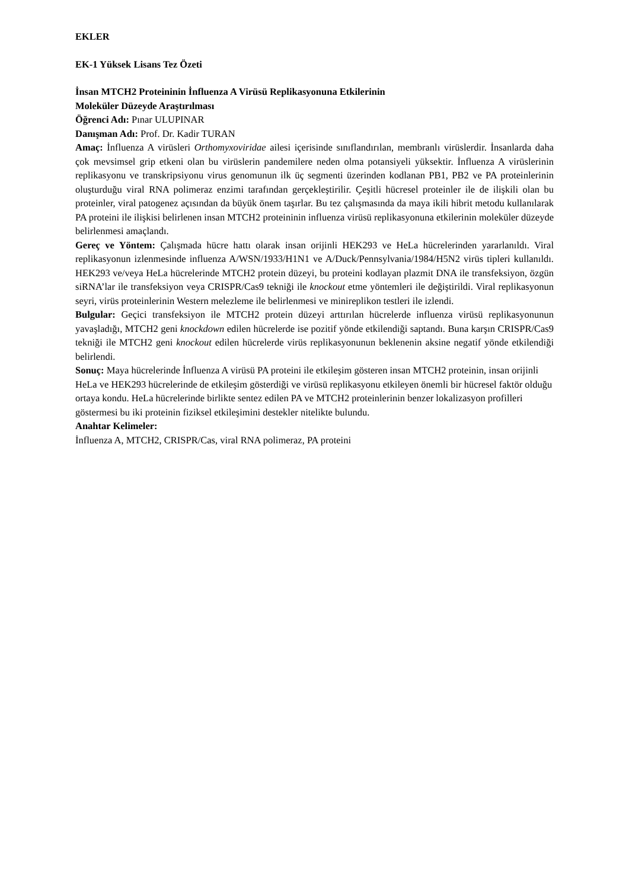EKLER
EK-1 Yüksek Lisans Tez Özeti
İnsan MTCH2 Proteininin İnfluenza A Virüsü Replikasyonuna Etkilerinin
Moleküler Düzeyde Araştırılması
Öğrenci Adı: Pınar ULUPINAR
Danışman Adı: Prof. Dr. Kadir TURAN
Amaç: İnfluenza A virüsleri Orthomyxoviridae ailesi içerisinde sınıflandırılan, membranlı virüslerdir. İnsanlarda daha çok mevsimsel grip etkeni olan bu virüslerin pandemilere neden olma potansiyeli yüksektir. İnfluenza A virüslerinin replikasyonu ve transkripsiyonu virus genomunun ilk üç segmenti üzerinden kodlanan PB1, PB2 ve PA proteinlerinin oluşturduğu viral RNA polimeraz enzimi tarafından gerçekleştirilir. Çeşitli hücresel proteinler ile de ilişkili olan bu proteinler, viral patogenez açısından da büyük önem taşırlar. Bu tez çalışmasında da maya ikili hibrit metodu kullanılarak PA proteini ile ilişkisi belirlenen insan MTCH2 proteininin influenza virüsü replikasyonuna etkilerinin moleküler düzeyde belirlenmesi amaçlandı.
Gereç ve Yöntem: Çalışmada hücre hattı olarak insan orijinli HEK293 ve HeLa hücrelerinden yararlanıldı. Viral replikasyonun izlenmesinde influenza A/WSN/1933/H1N1 ve A/Duck/Pennsylvania/1984/H5N2 virüs tipleri kullanıldı. HEK293 ve/veya HeLa hücrelerinde MTCH2 protein düzeyi, bu proteini kodlayan plazmit DNA ile transfeksiyon, özgün siRNA’lar ile transfeksiyon veya CRISPR/Cas9 tekniği ile knockout etme yöntemleri ile değiştirildi. Viral replikasyonun seyri, virüs proteinlerinin Western melezleme ile belirlenmesi ve minireplikon testleri ile izlendi.
Bulgular: Geçici transfeksiyon ile MTCH2 protein düzeyi arttırılan hücrelerde influenza virüsü replikasyonunun yavaşladığı, MTCH2 geni knockdown edilen hücrelerde ise pozitif yönde etkilendiği saptandı. Buna karşın CRISPR/Cas9 tekniği ile MTCH2 geni knockout edilen hücrelerde virüs replikasyonunun beklenenin aksine negatif yönde etkilendiği belirlendi.
Sonuç: Maya hücrelerinde İnfluenza A virüsü PA proteini ile etkileşim gösteren insan MTCH2 proteinin, insan orijinli HeLa ve HEK293 hücrelerinde de etkileşim gösterdiği ve virüsü replikasyonu etkileyen önemli bir hücresel faktör olduğu ortaya kondu. HeLa hücrelerinde birlikte sentez edilen PA ve MTCH2 proteinlerinin benzer lokalizasyon profilleri göstermesi bu iki proteinin fiziksel etkileşimini destekler nitelikte bulundu.
Anahtar Kelimeler:
İnfluenza A, MTCH2, CRISPR/Cas, viral RNA polimeraz, PA proteini